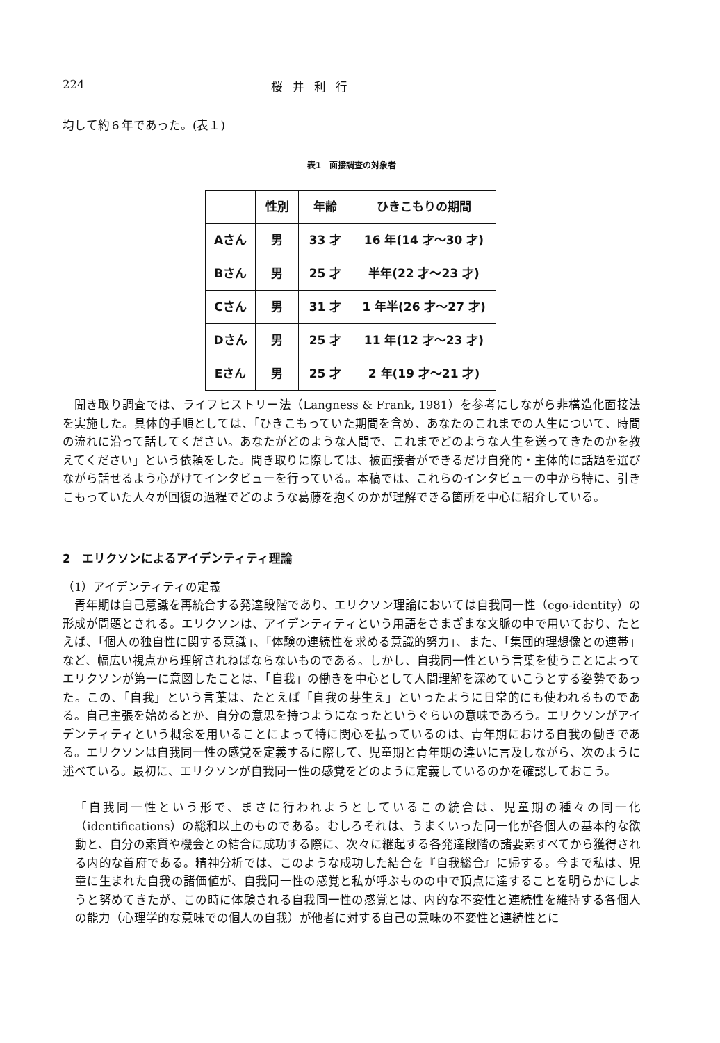224 桜井利行
均して約６年であった。(表１)
表1　面接調査の対象者
| | 性別 | 年齢 | ひきこもりの期間 |
| --- | --- | --- | --- |
| Aさん | 男 | 33 才 | 16 年(14 才〜30 才) |
| Bさん | 男 | 25 才 | 半年(22 才〜23 才) |
| Cさん | 男 | 31 才 | 1 年半(26 才〜27 才) |
| Dさん | 男 | 25 才 | 11 年(12 才〜23 才) |
| Eさん | 男 | 25 才 | 2 年(19 才〜21 才) |
聞き取り調査では、ライフヒストリー法（Langness & Frank, 1981）を参考にしながら非構造化面接法を実施した。具体的手順としては、「ひきこもっていた期間を含め、あなたのこれまでの人生について、時間の流れに沿って話してください。あなたがどのような人間で、これまでどのような人生を送ってきたのかを教えてください」という依頼をした。聞き取りに際しては、被面接者ができるだけ自発的・主体的に話題を選びながら話せるよう心がけてインタビューを行っている。本稿では、これらのインタビューの中から特に、引きこもっていた人々が回復の過程でどのような葛藤を抱くのかが理解できる箇所を中心に紹介している。
2　エリクソンによるアイデンティティ理論
（1）アイデンティティの定義
青年期は自己意識を再統合する発達段階であり、エリクソン理論においては自我同一性（ego-identity）の形成が問題とされる。エリクソンは、アイデンティティという用語をさまざまな文脈の中で用いており、たとえば、「個人の独自性に関する意識」、「体験の連続性を求める意識的努力」、また、「集団的理想像との連帯」など、幅広い視点から理解されねばならないものである。しかし、自我同一性という言葉を使うことによってエリクソンが第一に意図したことは、「自我」の働きを中心として人間理解を深めていこうとする姿勢であった。この、「自我」という言葉は、たとえば「自我の芽生え」といったように日常的にも使われるものである。自己主張を始めるとか、自分の意思を持つようになったというぐらいの意味であろう。エリクソンがアイデンティティという概念を用いることによって特に関心を払っているのは、青年期における自我の働きである。エリクソンは自我同一性の感覚を定義するに際して、児童期と青年期の違いに言及しながら、次のように述べている。最初に、エリクソンが自我同一性の感覚をどのように定義しているのかを確認しておこう。
「自我同一性という形で、まさに行われようとしているこの統合は、児童期の種々の同一化（identifications）の総和以上のものである。むしろそれは、うまくいった同一化が各個人の基本的な欲動と、自分の素質や機会との結合に成功する際に、次々に継起する各発達段階の諸要素すべてから獲得される内的な首府である。精神分析では、このような成功した結合を『自我総合』に帰する。今まで私は、児童に生まれた自我の諸価値が、自我同一性の感覚と私が呼ぶものの中で頂点に達することを明らかにしようと努めてきたが、この時に体験される自我同一性の感覚とは、内的な不変性と連続性を維持する各個人の能力（心理学的な意味での個人の自我）が他者に対する自己の意味の不変性と連続性とに